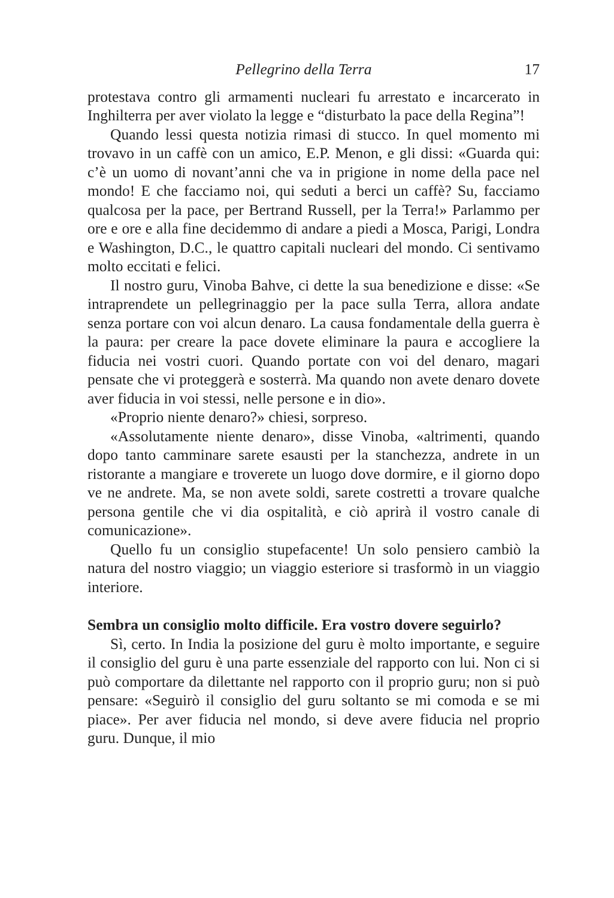Pellegrino della Terra 17
protestava contro gli armamenti nucleari fu arrestato e incarcerato in Inghilterra per aver violato la legge e “disturbato la pace della Regina”!
Quando lessi questa notizia rimasi di stucco. In quel momento mi trovavo in un caffè con un amico, E.P. Menon, e gli dissi: «Guarda qui: c’è un uomo di novant’anni che va in prigione in nome della pace nel mondo! E che facciamo noi, qui seduti a berci un caffè? Su, facciamo qualcosa per la pace, per Bertrand Russell, per la Terra!» Parlammo per ore e ore e alla fine decidemmo di andare a piedi a Mosca, Parigi, Londra e Washington, D.C., le quattro capitali nucleari del mondo. Ci sentivamo molto eccitati e felici.
Il nostro guru, Vinoba Bahve, ci dette la sua benedizione e disse: «Se intraprendete un pellegrinaggio per la pace sulla Terra, allora andate senza portare con voi alcun denaro. La causa fondamentale della guerra è la paura: per creare la pace dovete eliminare la paura e accogliere la fiducia nei vostri cuori. Quando portate con voi del denaro, magari pensate che vi proteggerà e sosterrà. Ma quando non avete denaro dovete aver fiducia in voi stessi, nelle persone e in dio».
«Proprio niente denaro?» chiesi, sorpreso.
«Assolutamente niente denaro», disse Vinoba, «altrimenti, quando dopo tanto camminare sarete esausti per la stanchezza, andrete in un ristorante a mangiare e troverete un luogo dove dormire, e il giorno dopo ve ne andrete. Ma, se non avete soldi, sarete costretti a trovare qualche persona gentile che vi dia ospitalità, e ciò aprirà il vostro canale di comunicazione».
Quello fu un consiglio stupefacente! Un solo pensiero cambiò la natura del nostro viaggio; un viaggio esteriore si trasformò in un viaggio interiore.
Sembra un consiglio molto difficile. Era vostro dovere seguirlo?
Sì, certo. In India la posizione del guru è molto importante, e seguire il consiglio del guru è una parte essenziale del rapporto con lui. Non ci si può comportare da dilettante nel rapporto con il proprio guru; non si può pensare: «Seguirò il consiglio del guru soltanto se mi comoda e se mi piace». Per aver fiducia nel mondo, si deve avere fiducia nel proprio guru. Dunque, il mio